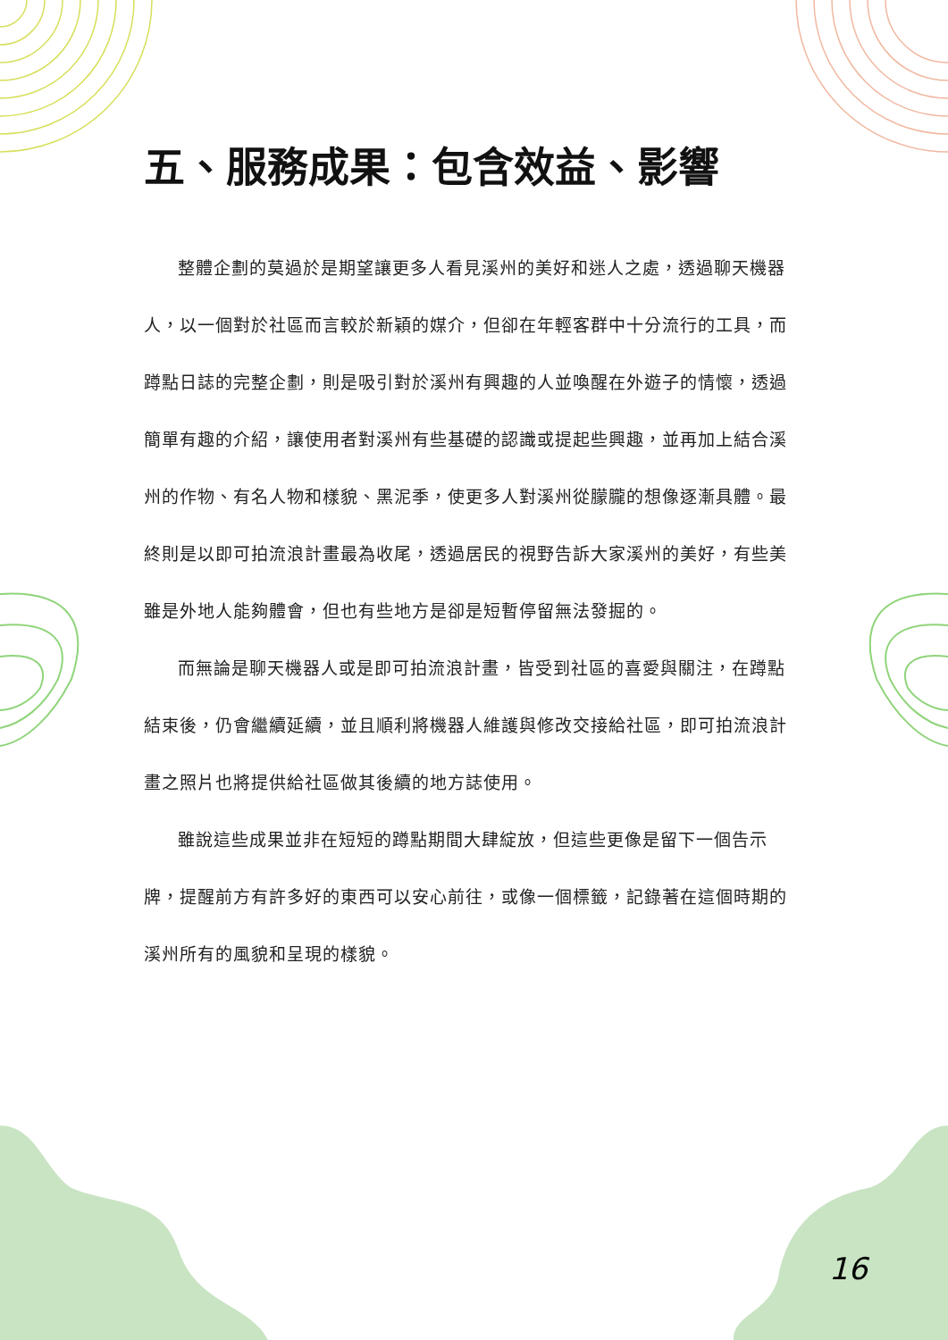五、服務成果：包含效益、影響
整體企劃的莫過於是期望讓更多人看見溪州的美好和迷人之處，透過聊天機器人，以一個對於社區而言較於新穎的媒介，但卻在年輕客群中十分流行的工具，而蹲點日誌的完整企劃，則是吸引對於溪州有興趣的人並喚醒在外遊子的情懷，透過簡單有趣的介紹，讓使用者對溪州有些基礎的認識或提起些興趣，並再加上結合溪州的作物、有名人物和樣貌、黑泥季，使更多人對溪州從朦朧的想像逐漸具體。最終則是以即可拍流浪計畫最為收尾，透過居民的視野告訴大家溪州的美好，有些美雖是外地人能夠體會，但也有些地方是卻是短暫停留無法發掘的。
而無論是聊天機器人或是即可拍流浪計畫，皆受到社區的喜愛與關注，在蹲點結束後，仍會繼續延續，並且順利將機器人維護與修改交接給社區，即可拍流浪計畫之照片也將提供給社區做其後續的地方誌使用。
雖說這些成果並非在短短的蹲點期間大肆綻放，但這些更像是留下一個告示牌，提醒前方有許多好的東西可以安心前往，或像一個標籤，記錄著在這個時期的溪州所有的風貌和呈現的樣貌。
16